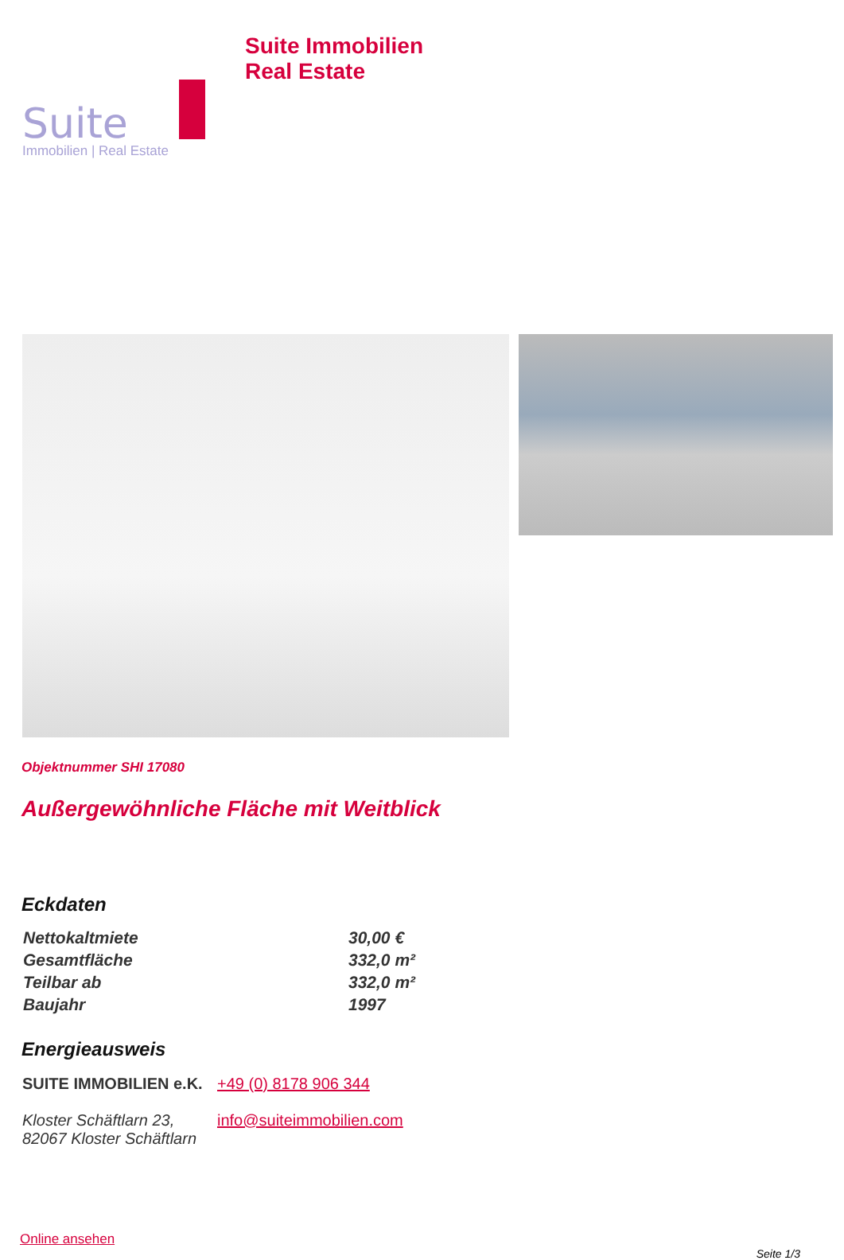Suite
Immobilien | Real Estate
Suite Immobilien
Real Estate
Objektnummer SHI 17080
Außergewöhnliche Fläche mit Weitblick
Eckdaten
| Nettokaltmiete | 30,00 € |
| Gesamtfläche | 332,0 m² |
| Teilbar ab | 332,0 m² |
| Baujahr | 1997 |
Energieausweis
SUITE IMMOBILIEN e.K.
Kloster Schäftlarn 23,
82067 Kloster Schäftlarn
+49 (0) 8178 906 344
info@suiteimmobilien.com
Online ansehen
Seite 1/3